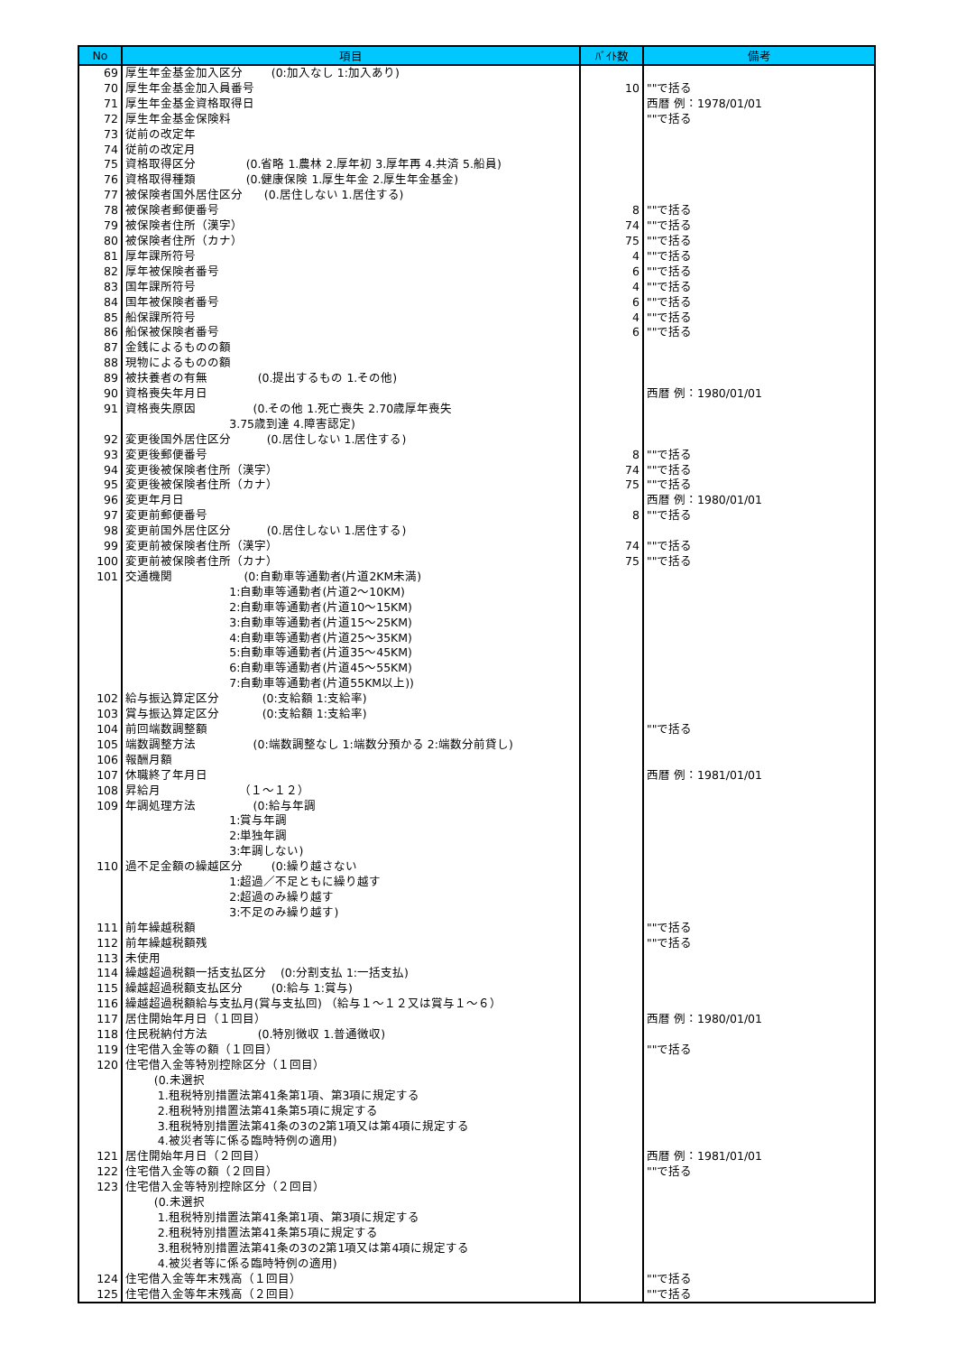| No | 項目 | ﾊﾞｲﾄ数 | 備考 |
| --- | --- | --- | --- |
| 69 | 厚生年金基金加入区分 (0:加入なし 1:加入あり) | | |
| 70 | 厚生年金基金加入員番号 | 10 | ""で括る |
| 71 | 厚生年金基金資格取得日 | | 西暦 例：1978/01/01 |
| 72 | 厚生年金基金保険料 | | ""で括る |
| 73 | 従前の改定年 | | |
| 74 | 従前の改定月 | | |
| 75 | 資格取得区分 (0.省略 1.農林 2.厚年初 3.厚年再 4.共済 5.船員) | | |
| 76 | 資格取得種類 (0.健康保険 1.厚生年金 2.厚生年金基金) | | |
| 77 | 被保険者国外居住区分 (0.居住しない 1.居住する) | | |
| 78 | 被保険者郵便番号 | 8 | ""で括る |
| 79 | 被保険者住所（漢字） | 74 | ""で括る |
| 80 | 被保険者住所（カナ） | 75 | ""で括る |
| 81 | 厚年課所符号 | 4 | ""で括る |
| 82 | 厚年被保険者番号 | 6 | ""で括る |
| 83 | 国年課所符号 | 4 | ""で括る |
| 84 | 国年被保険者番号 | 6 | ""で括る |
| 85 | 船保課所符号 | 4 | ""で括る |
| 86 | 船保被保険者番号 | 6 | ""で括る |
| 87 | 金銭によるものの額 | | |
| 88 | 現物によるものの額 | | |
| 89 | 被扶養者の有無 (0.提出するもの 1.その他) | | |
| 90 | 資格喪失年月日 | | 西暦 例：1980/01/01 |
| 91 | 資格喪失原因 (0.その他 1.死亡喪失 2.70歳厚年喪失 3.75歳到達 4.障害認定) | | |
| 92 | 変更後国外居住区分 (0.居住しない 1.居住する) | | |
| 93 | 変更後郵便番号 | 8 | ""で括る |
| 94 | 変更後被保険者住所（漢字） | 74 | ""で括る |
| 95 | 変更後被保険者住所（カナ） | 75 | ""で括る |
| 96 | 変更年月日 | | 西暦 例：1980/01/01 |
| 97 | 変更前郵便番号 | 8 | ""で括る |
| 98 | 変更前国外居住区分 (0.居住しない 1.居住する) | | |
| 99 | 変更前被保険者住所（漢字） | 74 | ""で括る |
| 100 | 変更前被保険者住所（カナ） | 75 | ""で括る |
| 101 | 交通機関 (0:自動車等通勤者(片道2KM未満) 1:自動車等通勤者(片道2～10KM) 2:自動車等通勤者(片道10～15KM) 3:自動車等通勤者(片道15～25KM) 4:自動車等通勤者(片道25～35KM) 5:自動車等通勤者(片道35～45KM) 6:自動車等通勤者(片道45～55KM) 7:自動車等通勤者(片道55KM以上)) | | |
| 102 | 給与振込算定区分 (0:支給額 1:支給率) | | |
| 103 | 賞与振込算定区分 (0:支給額 1:支給率) | | |
| 104 | 前回端数調整額 | | ""で括る |
| 105 | 端数調整方法 (0:端数調整なし 1:端数分預かる 2:端数分前貸し) | | |
| 106 | 報酬月額 | | |
| 107 | 休職終了年月日 | | 西暦 例：1981/01/01 |
| 108 | 昇給月 （１～１２） | | |
| 109 | 年調処理方法 (0:給与年調 1:賞与年調 2:単独年調 3:年調しない) | | |
| 110 | 過不足金額の繰越区分 (0:繰り越さない 1:超過／不足ともに繰り越す 2:超過のみ繰り越す 3:不足のみ繰り越す) | | |
| 111 | 前年繰越税額 | | ""で括る |
| 112 | 前年繰越税額残 | | ""で括る |
| 113 | 未使用 | | |
| 114 | 繰越超過税額一括支払区分 (0:分割支払 1:一括支払) | | |
| 115 | 繰越超過税額支払区分 (0:給与 1:賞与) | | |
| 116 | 繰越超過税額給与支払月(賞与支払回) （給与１～１２又は賞与１～６） | | |
| 117 | 居住開始年月日（１回目） | | 西暦 例：1980/01/01 |
| 118 | 住民税納付方法 (0.特別徴収 1.普通徴収) | | |
| 119 | 住宅借入金等の額（１回目） | | ""で括る |
| 120 | 住宅借入金等特別控除区分（１回目） (0.未選択 1.租税特別措置法第41条第1項、第3項に規定する 2.租税特別措置法第41条第5項に規定する 3.租税特別措置法第41条の3の2第1項又は第4項に規定する 4.被災者等に係る臨時特例の適用) | | |
| 121 | 居住開始年月日（２回目） | | 西暦 例：1981/01/01 |
| 122 | 住宅借入金等の額（２回目） | | ""で括る |
| 123 | 住宅借入金等特別控除区分（２回目） (0.未選択 1.租税特別措置法第41条第1項、第3項に規定する 2.租税特別措置法第41条第5項に規定する 3.租税特別措置法第41条の3の2第1項又は第4項に規定する 4.被災者等に係る臨時特例の適用) | | |
| 124 | 住宅借入金等年末残高（１回目） | | ""で括る |
| 125 | 住宅借入金等年末残高（２回目） | | ""で括る |